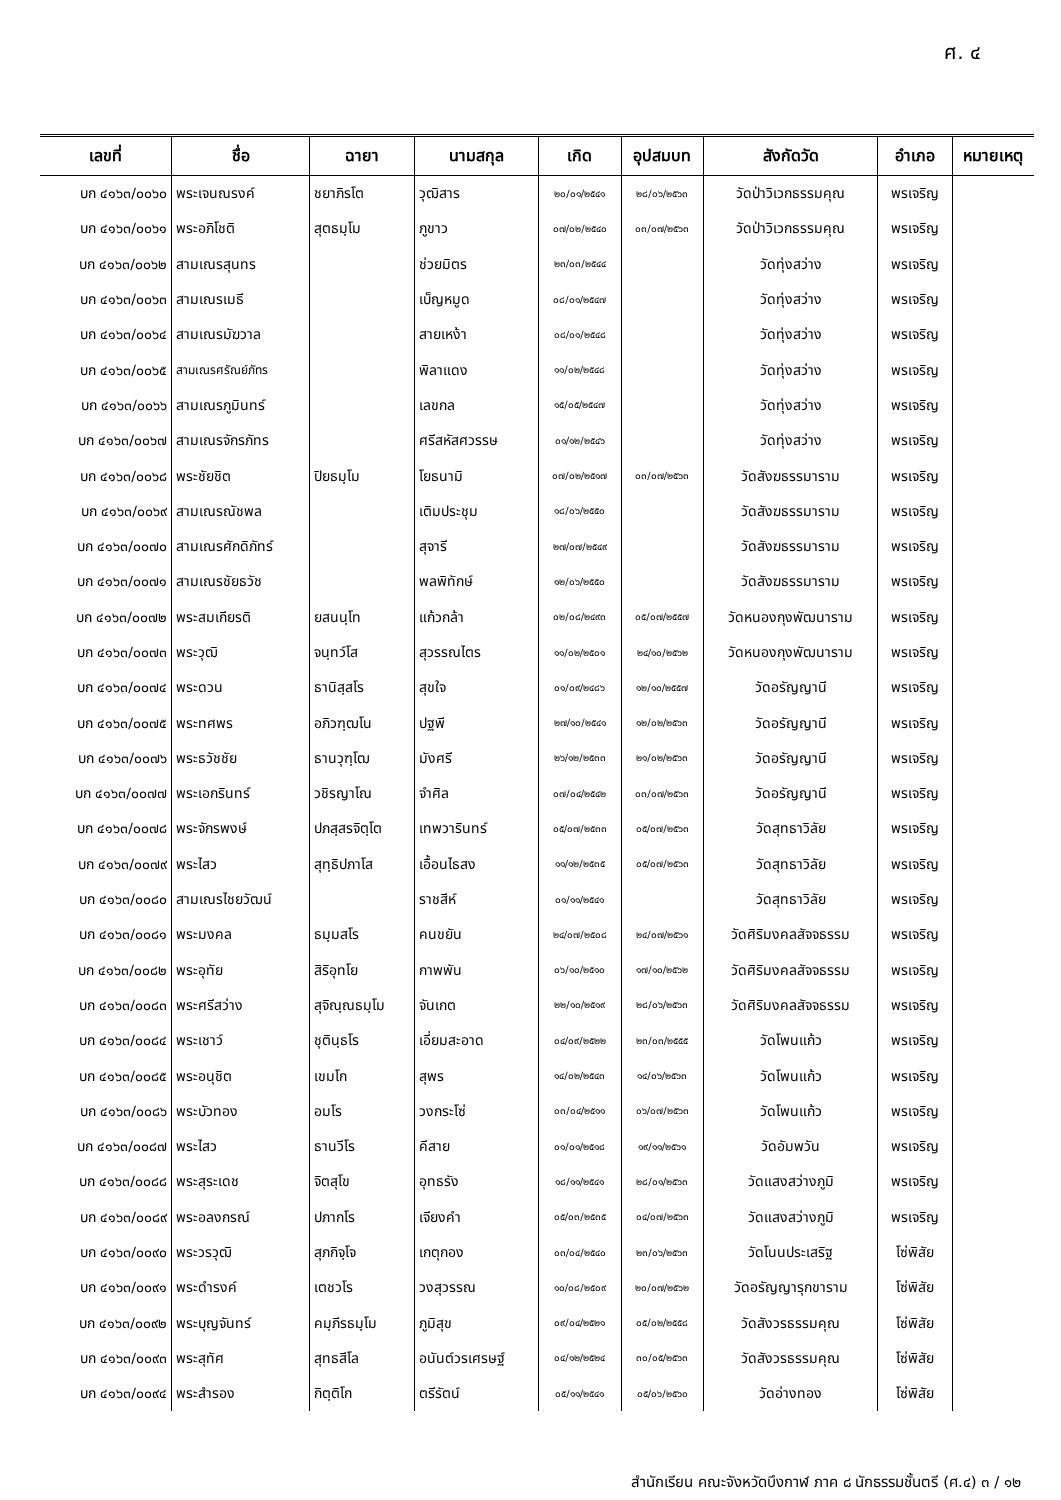ศ. ๔
| เลขที่ | ชื่อ | ฉายา | นามสกุล | เกิด | อุปสมบท | สังกัดวัด | อำเภอ | หมายเหตุ |
| --- | --- | --- | --- | --- | --- | --- | --- | --- |
| บก ๔๑๖๓/๐๐๖๐ | พระเจนณรงค์ | ชยาภิรโต | วุฒิสาร | ๒๐/๐๑/๒๕๔๑ | ๒๘/๐๖/๒๕๖๓ | วัดป่าวิเวกธรรมคุณ | พรเจริญ | |
| บก ๔๑๖๓/๐๐๖๑ | พระอภิโชติ | สุตธมฺโม | ภูขาว | ๐๗/๐๒/๒๕๔๐ | ๐๓/๐๗/๒๕๖๓ | วัดป่าวิเวกธรรมคุณ | พรเจริญ | |
| บก ๔๑๖๓/๐๐๖๒ | สามเณรสุนทร | | ช่วยมิตร | ๒๓/๐๓/๒๕๔๔ | | วัดทุ่งสว่าง | พรเจริญ | |
| บก ๔๑๖๓/๐๐๖๓ | สามเณรเมธี | | เบ็ญหมูด | ๐๘/๐๑/๒๕๔๗ | | วัดทุ่งสว่าง | พรเจริญ | |
| บก ๔๑๖๓/๐๐๖๔ | สามเณรมัฆวาล | | สายเหง้า | ๐๘/๐๑/๒๕๔๘ | | วัดทุ่งสว่าง | พรเจริญ | |
| บก ๔๑๖๓/๐๐๖๕ | สามเณรศรัณย์ภัทร | | พิลาแดง | ๑๑/๐๒/๒๕๔๘ | | วัดทุ่งสว่าง | พรเจริญ | |
| บก ๔๑๖๓/๐๐๖๖ | สามเณรภูมินทร์ | | เลขกล | ๑๕/๐๕/๒๕๔๗ | | วัดทุ่งสว่าง | พรเจริญ | |
| บก ๔๑๖๓/๐๐๖๗ | สามเณรจักรภัทร | | ศรีสหัสศวรรษ | ๐๑/๑๒/๒๕๔๖ | | วัดทุ่งสว่าง | พรเจริญ | |
| บก ๔๑๖๓/๐๐๖๘ | พระชัยชิต | ปิยธมฺโม | โยธนามิ | ๐๗/๐๒/๒๕๑๗ | ๐๓/๐๗/๒๕๖๓ | วัดสังฆธรรมาราม | พรเจริญ | |
| บก ๔๑๖๓/๐๐๖๙ | สามเณรณัชพล | | เติมประชุม | ๑๘/๐๖/๒๕๕๐ | | วัดสังฆธรรมาราม | พรเจริญ | |
| บก ๔๑๖๓/๐๐๗๐ | สามเณรศักดิภัทร์ | | สุจารี | ๒๗/๐๗/๒๕๔๙ | | วัดสังฆธรรมาราม | พรเจริญ | |
| บก ๔๑๖๓/๐๐๗๑ | สามเณรชัยธวัช | | พลพิทักษ์ | ๑๒/๐๖/๒๕๕๐ | | วัดสังฆธรรมาราม | พรเจริญ | |
| บก ๔๑๖๓/๐๐๗๒ | พระสมเกียรติ | ยสนนฺโท | แก้วกล้า | ๐๒/๐๘/๒๔๙๓ | ๐๕/๐๗/๒๕๕๗ | วัดหนองกุงพัฒนาราม | พรเจริญ | |
| บก ๔๑๖๓/๐๐๗๓ | พระวุฒิ | จนฺทว์โส | สุวรรณไตร | ๑๑/๐๒/๒๕๐๑ | ๒๔/๑๐/๒๕๖๒ | วัดหนองกุงพัฒนาราม | พรเจริญ | |
| บก ๔๑๖๓/๐๐๗๔ | พระดวน | ธานิสฺสโร | สุขใจ | ๐๑/๐๙/๒๔๘๖ | ๑๒/๑๐/๒๕๕๗ | วัดอรัญญานี | พรเจริญ | |
| บก ๔๑๖๓/๐๐๗๕ | พระทศพร | อภิวฑฺฒโน | ปฐพี | ๒๗/๑๐/๒๕๔๑ | ๑๒/๐๒/๒๕๖๓ | วัดอรัญญานี | พรเจริญ | |
| บก ๔๑๖๓/๐๐๗๖ | พระธวัชชัย | ธานวุฑฺโฒ | มังศรี | ๒๖/๑๒/๒๕๓๓ | ๒๑/๐๒/๒๕๖๓ | วัดอรัญญานี | พรเจริญ | |
| บก ๔๑๖๓/๐๐๗๗ | พระเอกรินทร์ | วชิรญาโณ | จำศิล | ๐๗/๐๔/๒๕๔๒ | ๐๓/๐๗/๒๕๖๓ | วัดอรัญญานี | พรเจริญ | |
| บก ๔๑๖๓/๐๐๗๘ | พระจักรพงษ์ | ปภสฺสรจิตฺโต | เทพวารินทร์ | ๐๕/๐๗/๒๕๓๓ | ๐๕/๐๗/๒๕๖๓ | วัดสุทธาวิลัย | พรเจริญ | |
| บก ๔๑๖๓/๐๐๗๙ | พระไสว | สุทฺธิปภาโส | เอื้อนไธสง | ๑๑/๑๒/๒๕๓๕ | ๐๕/๐๗/๒๕๖๓ | วัดสุทธาวิลัย | พรเจริญ | |
| บก ๔๑๖๓/๐๐๘๐ | สามเณรไชยวัฒน์ | | ราชสีห์ | ๐๑/๑๑/๒๕๔๑ | | วัดสุทธาวิลัย | พรเจริญ | |
| บก ๔๑๖๓/๐๐๘๑ | พระมงคล | ธมฺมสโร | คนขยัน | ๒๔/๐๗/๒๕๐๘ | ๒๔/๐๗/๒๕๖๑ | วัดศิริมงคลสัจจธรรม | พรเจริญ | |
| บก ๔๑๖๓/๐๐๘๒ | พระอุทัย | สิริอุทโย | กาพพัน | ๐๖/๑๐/๒๕๑๐ | ๑๗/๑๐/๒๕๖๒ | วัดศิริมงคลสัจจธรรม | พรเจริญ | |
| บก ๔๑๖๓/๐๐๘๓ | พระศรีสว่าง | สุจิณฺณธมฺโม | จันเกต | ๒๒/๑๐/๒๕๑๙ | ๒๘/๐๖/๒๕๖๓ | วัดศิริมงคลสัจจธรรม | พรเจริญ | |
| บก ๔๑๖๓/๐๐๘๔ | พระเชาว์ | ชุตินฺธโร | เอี่ยมสะอาด | ๐๔/๐๙/๒๕๒๒ | ๒๓/๐๓/๒๕๕๕ | วัดโพนแก้ว | พรเจริญ | |
| บก ๔๑๖๓/๐๐๘๕ | พระอนุชิต | เขมโก | สุพร | ๑๔/๐๒/๒๕๔๓ | ๑๔/๐๖/๒๕๖๓ | วัดโพนแก้ว | พรเจริญ | |
| บก ๔๑๖๓/๐๐๘๖ | พระบัวทอง | อมโร | วงกระโซ่ | ๐๓/๐๔/๒๕๑๑ | ๐๖/๐๗/๒๕๖๓ | วัดโพนแก้ว | พรเจริญ | |
| บก ๔๑๖๓/๐๐๘๗ | พระไสว | ธานวีโร | คีสาย | ๐๑/๐๑/๒๕๑๘ | ๑๙/๑๑/๒๕๖๑ | วัดอัมพวัน | พรเจริญ | |
| บก ๔๑๖๓/๐๐๘๘ | พระสุระเดช | จิตสุโข | อุทธรัง | ๑๘/๑๑/๒๕๔๑ | ๒๘/๐๑/๒๕๖๓ | วัดแสงสว่างภูมิ | พรเจริญ | |
| บก ๔๑๖๓/๐๐๘๙ | พระอลงกรณ์ | ปภากโร | เจียงคำ | ๐๕/๐๓/๒๕๓๕ | ๐๔/๐๗/๒๕๖๓ | วัดแสงสว่างภูมิ | พรเจริญ | |
| บก ๔๑๖๓/๐๐๙๐ | พระวรวุฒิ | สุภกิจฺโจ | เกตุกอง | ๐๓/๐๔/๒๕๔๐ | ๒๓/๐๖/๒๕๖๓ | วัดโนนประเสริฐ | โซ่พิสัย | |
| บก ๔๑๖๓/๐๐๙๑ | พระดำรงค์ | เตชวโร | วงสุวรรณ | ๑๐/๐๘/๒๕๐๙ | ๒๐/๐๗/๒๕๖๒ | วัดอรัญญารุกขาราม | โซ่พิสัย | |
| บก ๔๑๖๓/๐๐๙๒ | พระบุญจันทร์ | คมฺภีรธมฺโม | ภูมิสุข | ๐๙/๐๔/๒๕๒๑ | ๐๕/๐๒/๒๕๕๘ | วัดสังวรธรรมคุณ | โซ่พิสัย | |
| บก ๔๑๖๓/๐๐๙๓ | พระสุทัศ | สุทธสีโล | อนันต์วรเศรษฐ์ | ๐๔/๑๒/๒๕๒๔ | ๓๐/๐๕/๒๕๖๓ | วัดสังวรธรรมคุณ | โซ่พิสัย | |
| บก ๔๑๖๓/๐๐๙๔ | พระสำรอง | กิตฺติโก | ตรีรัตน์ | ๐๕/๑๑/๒๕๔๑ | ๐๕/๐๖/๒๕๖๐ | วัดอ่างทอง | โซ่พิสัย | |
สำนักเรียน คณะจังหวัดบึงกาฬ ภาค ๘ นักธรรมชั้นตรี (ศ.๔) ๓ / ๑๒